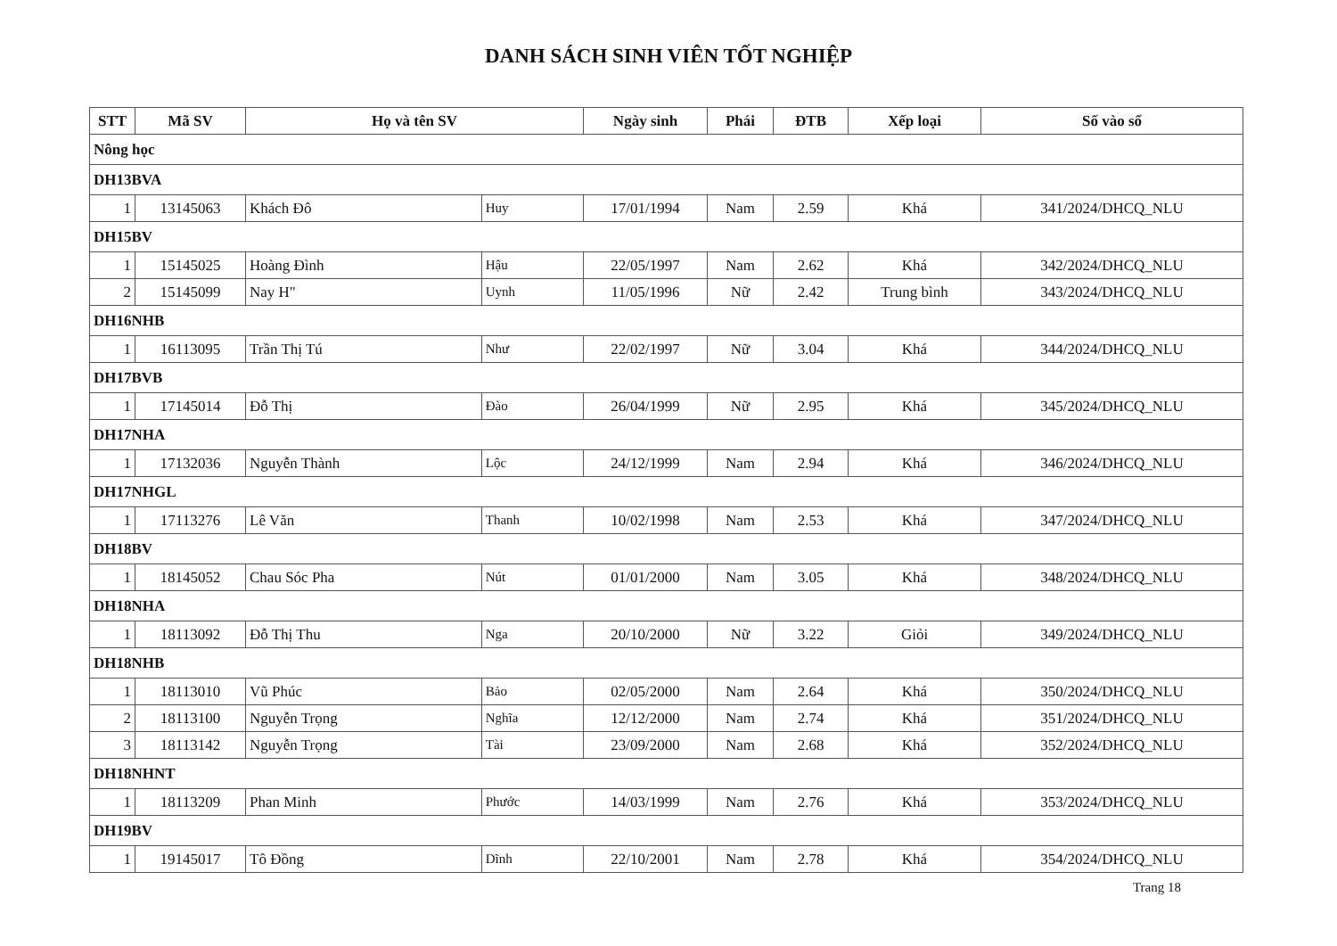DANH SÁCH SINH VIÊN TỐT NGHIỆP
| STT | Mã SV | Họ và tên SV | | Ngày sinh | Phái | ĐTB | Xếp loại | Số vào sổ |
| --- | --- | --- | --- | --- | --- | --- | --- | --- |
| Nông học | | | | | | | | |
| DH13BVA | | | | | | | | |
| 1 | 13145063 | Khách Đô | Huy | 17/01/1994 | Nam | 2.59 | Khá | 341/2024/DHCQ_NLU |
| DH15BV | | | | | | | | |
| 1 | 15145025 | Hoàng Đình | Hậu | 22/05/1997 | Nam | 2.62 | Khá | 342/2024/DHCQ_NLU |
| 2 | 15145099 | Nay H" | Uynh | 11/05/1996 | Nữ | 2.42 | Trung bình | 343/2024/DHCQ_NLU |
| DH16NHB | | | | | | | | |
| 1 | 16113095 | Trần Thị Tú | Như | 22/02/1997 | Nữ | 3.04 | Khá | 344/2024/DHCQ_NLU |
| DH17BVB | | | | | | | | |
| 1 | 17145014 | Đỗ Thị | Đào | 26/04/1999 | Nữ | 2.95 | Khá | 345/2024/DHCQ_NLU |
| DH17NHA | | | | | | | | |
| 1 | 17132036 | Nguyễn Thành | Lộc | 24/12/1999 | Nam | 2.94 | Khá | 346/2024/DHCQ_NLU |
| DH17NHGL | | | | | | | | |
| 1 | 17113276 | Lê Văn | Thanh | 10/02/1998 | Nam | 2.53 | Khá | 347/2024/DHCQ_NLU |
| DH18BV | | | | | | | | |
| 1 | 18145052 | Chau Sóc Pha | Nút | 01/01/2000 | Nam | 3.05 | Khá | 348/2024/DHCQ_NLU |
| DH18NHA | | | | | | | | |
| 1 | 18113092 | Đỗ Thị Thu | Nga | 20/10/2000 | Nữ | 3.22 | Giỏi | 349/2024/DHCQ_NLU |
| DH18NHB | | | | | | | | |
| 1 | 18113010 | Vũ Phúc | Bảo | 02/05/2000 | Nam | 2.64 | Khá | 350/2024/DHCQ_NLU |
| 2 | 18113100 | Nguyễn Trọng | Nghĩa | 12/12/2000 | Nam | 2.74 | Khá | 351/2024/DHCQ_NLU |
| 3 | 18113142 | Nguyễn Trọng | Tài | 23/09/2000 | Nam | 2.68 | Khá | 352/2024/DHCQ_NLU |
| DH18NHNT | | | | | | | | |
| 1 | 18113209 | Phan Minh | Phước | 14/03/1999 | Nam | 2.76 | Khá | 353/2024/DHCQ_NLU |
| DH19BV | | | | | | | | |
| 1 | 19145017 | Tô Đồng | Dĩnh | 22/10/2001 | Nam | 2.78 | Khá | 354/2024/DHCQ_NLU |
Trang 18